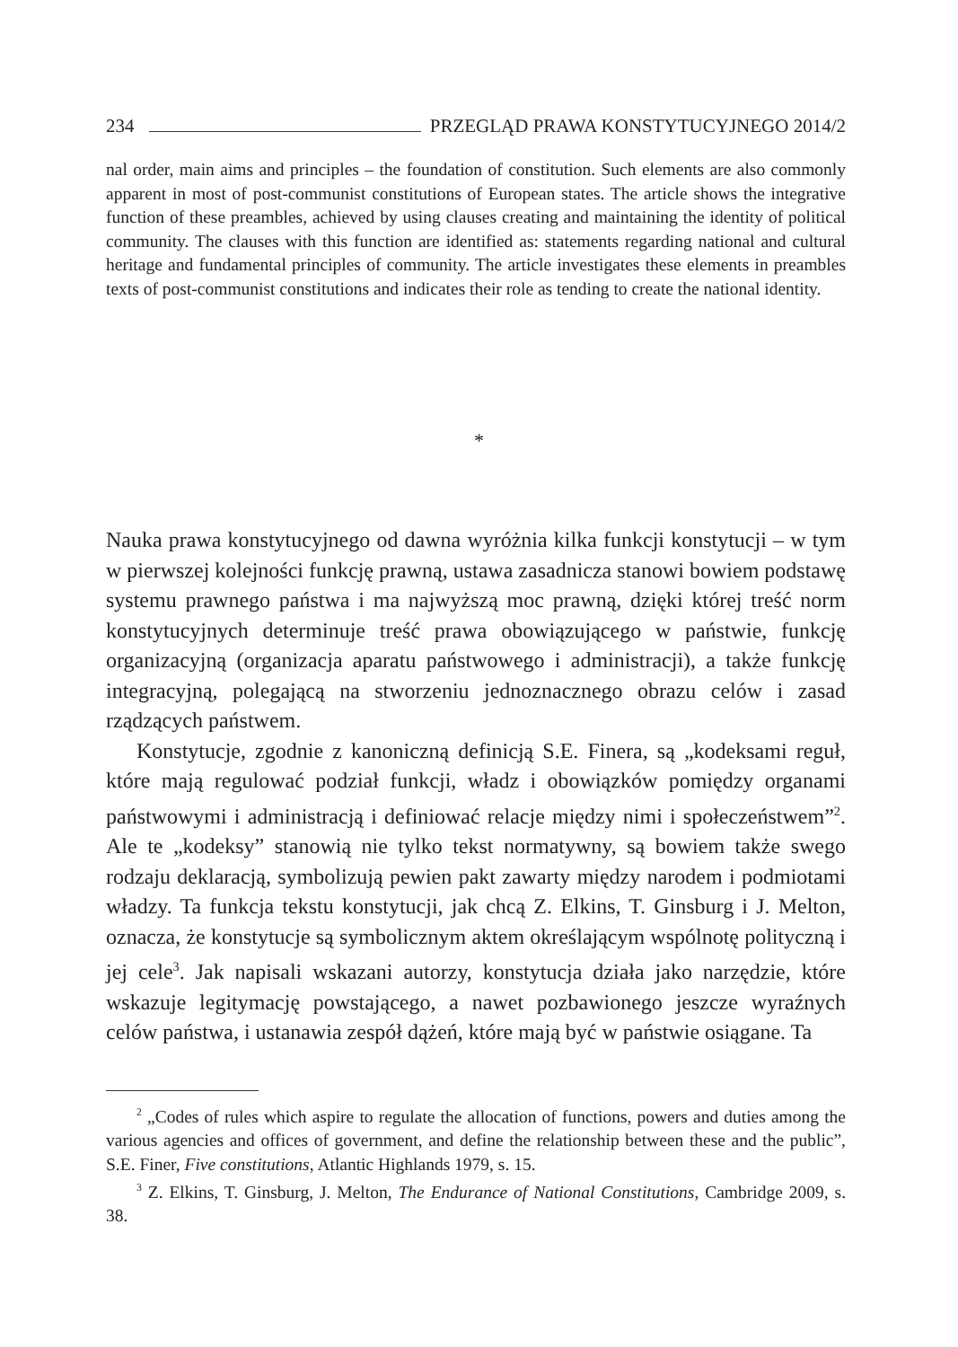234 PRZEGLĄD PRAWA KONSTYTUCYJNEGO 2014/2
nal order, main aims and principles – the foundation of constitution. Such elements are also commonly apparent in most of post-communist constitutions of European states. The article shows the integrative function of these preambles, achieved by using clauses creating and maintaining the identity of political community. The clauses with this function are identified as: statements regarding national and cultural heritage and fundamental principles of community. The article investigates these elements in preambles texts of post-communist constitutions and indicates their role as tending to create the national identity.
*
Nauka prawa konstytucyjnego od dawna wyróżnia kilka funkcji konstytucji – w tym w pierwszej kolejności funkcję prawną, ustawa zasadnicza stanowi bowiem podstawę systemu prawnego państwa i ma najwyższą moc prawną, dzięki której treść norm konstytucyjnych determinuje treść prawa obowiązującego w państwie, funkcję organizacyjną (organizacja aparatu państwowego i administracji), a także funkcję integracyjną, polegającą na stworzeniu jednoznacznego obrazu celów i zasad rządzących państwem.
Konstytucje, zgodnie z kanoniczną definicją S.E. Finera, są „kodeksami reguł, które mają regulować podział funkcji, władz i obowiązków pomiędzy organami państwowymi i administracją i definiować relacje między nimi i społeczeństwem”<sup>2</sup>. Ale te „kodeksy” stanowią nie tylko tekst normatywny, są bowiem także swego rodzaju deklaracją, symbolizują pewien pakt zawarty między narodem i podmiotami władzy. Ta funkcja tekstu konstytucji, jak chcą Z. Elkins, T. Ginsburg i J. Melton, oznacza, że konstytucje są symbolicznym aktem określającym wspólnotę polityczną i jej cele<sup>3</sup>. Jak napisali wskazani autorzy, konstytucja działa jako narzędzie, które wskazuje legitymację powstającego, a nawet pozbawionego jeszcze wyraźnych celów państwa, i ustanawia zespół dążeń, które mają być w państwie osiągane. Ta
<sup>2</sup> „Codes of rules which aspire to regulate the allocation of functions, powers and duties among the various agencies and offices of government, and define the relationship between these and the public”, S.E. Finer, Five constitutions, Atlantic Highlands 1979, s. 15.
<sup>3</sup> Z. Elkins, T. Ginsburg, J. Melton, The Endurance of National Constitutions, Cambridge 2009, s. 38.